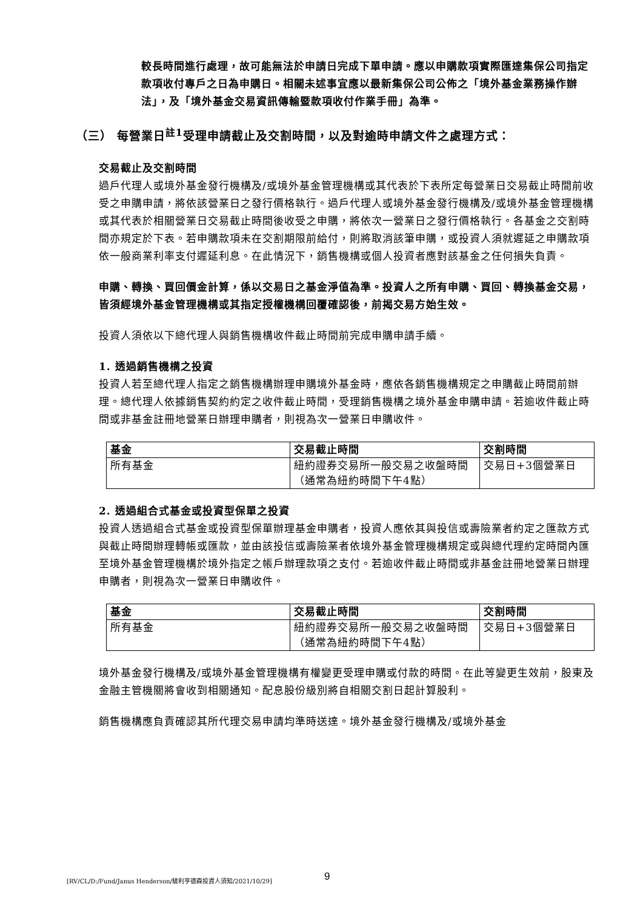較長時間進行處理，故可能無法於申請日完成下單申請。應以申購款項實際匯達集保公司指定款項收付專戶之日為申購日。相關未述事宜應以最新集保公司公佈之「境外基金業務操作辦法」，及「境外基金交易資訊傳輸暨款項收付作業手冊」為準。
（三） 每營業日<sup>註1</sup>受理申請截止及交割時間，以及對逾時申請文件之處理方式：
交易截止及交割時間
過戶代理人或境外基金發行機構及/或境外基金管理機構或其代表於下表所定每營業日交易截止時間前收受之申購申請，將依該營業日之發行價格執行。過戶代理人或境外基金發行機構及/或境外基金管理機構或其代表於相關營業日交易截止時間後收受之申購，將依次一營業日之發行價格執行。各基金之交割時間亦規定於下表。若申購款項未在交割期限前給付，則將取消該筆申購，或投資人須就遲延之申購款項依一般商業利率支付遲延利息。在此情況下，銷售機構或個人投資者應對該基金之任何損失負責。
申購、轉換、買回價金計算，係以交易日之基金淨值為準。投資人之所有申購、買回、轉換基金交易，皆須經境外基金管理機構或其指定授權機構回覆確認後，前揭交易方始生效。
投資人須依以下總代理人與銷售機構收件截止時間前完成申購申請手續。
1. 透過銷售機構之投資
投資人若至總代理人指定之銷售機構辦理申購境外基金時，應依各銷售機構規定之申購截止時間前辦理。總代理人依據銷售契約約定之收件截止時間，受理銷售機構之境外基金申購申請。若逾收件截止時間或非基金註冊地營業日辦理申購者，則視為次一營業日申購收件。
| 基金 | 交易截止時間 | 交割時間 |
| --- | --- | --- |
| 所有基金 | 紐約證券交易所一般交易之收盤時間（通常為紐約時間下午4點） | 交易日+3個營業日 |
2. 透過組合式基金或投資型保單之投資
投資人透過組合式基金或投資型保單辦理基金申購者，投資人應依其與投信或壽險業者約定之匯款方式與截止時間辦理轉帳或匯款，並由該投信或壽險業者依境外基金管理機構規定或與總代理約定時間內匯至境外基金管理機構於境外指定之帳戶辦理款項之支付。若逾收件截止時間或非基金註冊地營業日辦理申購者，則視為次一營業日申購收件。
| 基金 | 交易截止時間 | 交割時間 |
| --- | --- | --- |
| 所有基金 | 紐約證券交易所一般交易之收盤時間（通常為紐約時間下午4點） | 交易日+3個營業日 |
境外基金發行機構及/或境外基金管理機構有權變更受理申購或付款的時間。在此等變更生效前，股東及金融主管機關將會收到相關通知。配息股份級別將自相關交割日起計算股利。
銷售機構應負責確認其所代理交易申請均準時送達。境外基金發行機構及/或境外基金
[RV/CL/D:/Fund/Janus Henderson/駿利亨德森投資人須知/2021/10/29]
9